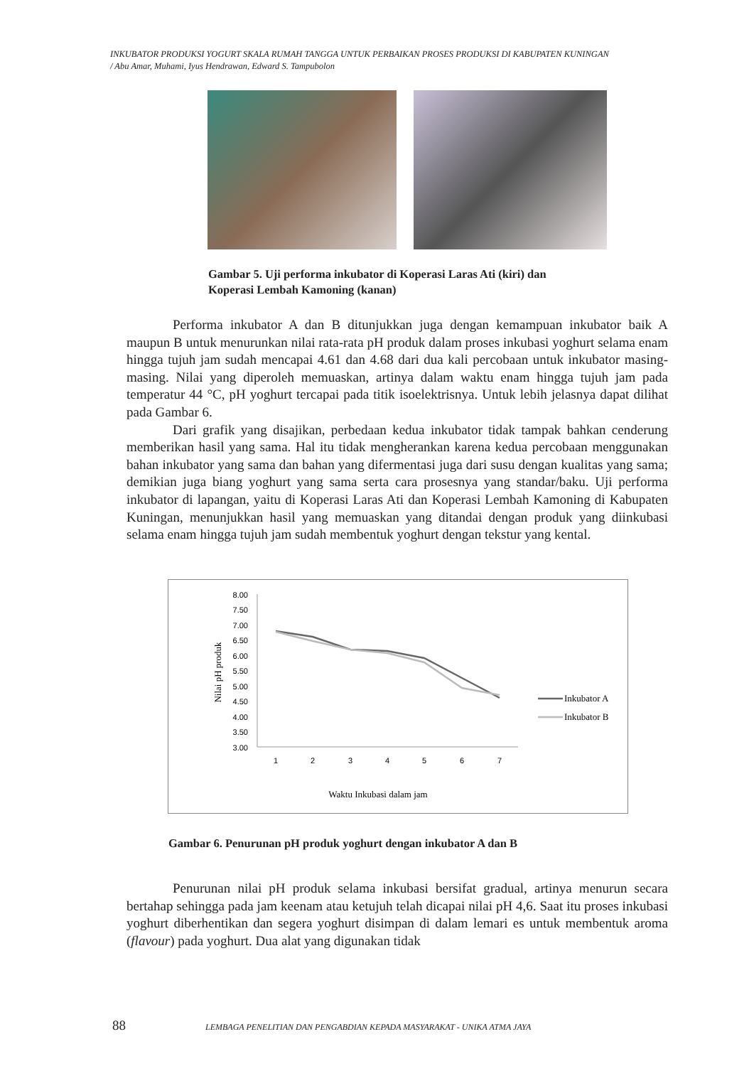INKUBATOR PRODUKSI YOGURT SKALA RUMAH TANGGA UNTUK PERBAIKAN PROSES PRODUKSI DI KABUPATEN KUNINGAN
/ Abu Amar, Muhami, Iyus Hendrawan, Edward S. Tampubolon
Gambar 5. Uji performa inkubator di Koperasi Laras Ati (kiri) dan
Koperasi Lembah Kamoning (kanan)
Performa inkubator A dan B ditunjukkan juga dengan kemampuan inkubator baik A maupun B untuk menurunkan nilai rata-rata pH produk dalam proses inkubasi yoghurt selama enam hingga tujuh jam sudah mencapai 4.61 dan 4.68 dari dua kali percobaan untuk inkubator masing-masing. Nilai yang diperoleh memuaskan, artinya dalam waktu enam hingga tujuh jam pada temperatur 44 °C, pH yoghurt tercapai pada titik isoelektrisnya. Untuk lebih jelasnya dapat dilihat pada Gambar 6.
Dari grafik yang disajikan, perbedaan kedua inkubator tidak tampak bahkan cenderung memberikan hasil yang sama. Hal itu tidak mengherankan karena kedua percobaan menggunakan bahan inkubator yang sama dan bahan yang difermentasi juga dari susu dengan kualitas yang sama; demikian juga biang yoghurt yang sama serta cara prosesnya yang standar/baku. Uji performa inkubator di lapangan, yaitu di Koperasi Laras Ati dan Koperasi Lembah Kamoning di Kabupaten Kuningan, menunjukkan hasil yang memuaskan yang ditandai dengan produk yang diinkubasi selama enam hingga tujuh jam sudah membentuk yoghurt dengan tekstur yang kental.
8.00
7.50
7.00
6.50
6.00
5.50
5.00
4.50
4.00
3.50
3.00
1
2
3
4
5
6
7
Inkubator A
Inkubator B
Nilai pH produk
Waktu Inkubasi dalam jam
Gambar 6. Penurunan pH produk yoghurt dengan inkubator A dan B
Penurunan nilai pH produk selama inkubasi bersifat gradual, artinya menurun secara bertahap sehingga pada jam keenam atau ketujuh telah dicapai nilai pH 4,6. Saat itu proses inkubasi yoghurt diberhentikan dan segera yoghurt disimpan di dalam lemari es untuk membentuk aroma (flavour) pada yoghurt. Dua alat yang digunakan tidak
88 LEMBAGA PENELITIAN DAN PENGABDIAN KEPADA MASYARAKAT - UNIKA ATMA JAYA